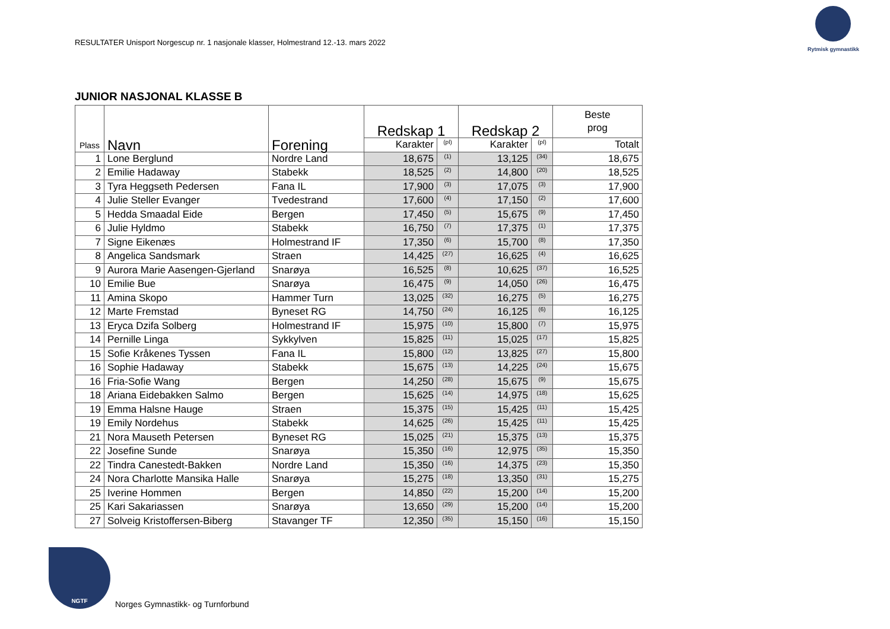RESULTATER Unisport Norgescup nr. 1 nasjonale klasser, Holmestrand 12.-13. mars 2022
Rytmisk gymnastikk
JUNIOR NASJONAL KLASSE B
| Plass | Navn | Forening | Redskap 1 | | Redskap 2 | | Beste prog |
| --- | --- | --- | --- | --- | --- | --- | --- |
| | | | Karakter | (pl) | Karakter | (pl) | Totalt |
| 1 | Lone Berglund | Nordre Land | 18,675 | (1) | 13,125 | (34) | 18,675 |
| 2 | Emilie Hadaway | Stabekk | 18,525 | (2) | 14,800 | (20) | 18,525 |
| 3 | Tyra Heggseth Pedersen | Fana IL | 17,900 | (3) | 17,075 | (3) | 17,900 |
| 4 | Julie Steller Evanger | Tvedestrand | 17,600 | (4) | 17,150 | (2) | 17,600 |
| 5 | Hedda Smaadal Eide | Bergen | 17,450 | (5) | 15,675 | (9) | 17,450 |
| 6 | Julie Hyldmo | Stabekk | 16,750 | (7) | 17,375 | (1) | 17,375 |
| 7 | Signe Eikenæs | Holmestrand IF | 17,350 | (6) | 15,700 | (8) | 17,350 |
| 8 | Angelica Sandsmark | Straen | 14,425 | (27) | 16,625 | (4) | 16,625 |
| 9 | Aurora Marie Aasengen-Gjerland | Snarøya | 16,525 | (8) | 10,625 | (37) | 16,525 |
| 10 | Emilie Bue | Snarøya | 16,475 | (9) | 14,050 | (26) | 16,475 |
| 11 | Amina Skopo | Hammer Turn | 13,025 | (32) | 16,275 | (5) | 16,275 |
| 12 | Marte Fremstad | Byneset RG | 14,750 | (24) | 16,125 | (6) | 16,125 |
| 13 | Eryca Dzifa Solberg | Holmestrand IF | 15,975 | (10) | 15,800 | (7) | 15,975 |
| 14 | Pernille Linga | Sykkylven | 15,825 | (11) | 15,025 | (17) | 15,825 |
| 15 | Sofie Kråkenes Tyssen | Fana IL | 15,800 | (12) | 13,825 | (27) | 15,800 |
| 16 | Sophie Hadaway | Stabekk | 15,675 | (13) | 14,225 | (24) | 15,675 |
| 16 | Fria-Sofie Wang | Bergen | 14,250 | (28) | 15,675 | (9) | 15,675 |
| 18 | Ariana Eidebakken Salmo | Bergen | 15,625 | (14) | 14,975 | (18) | 15,625 |
| 19 | Emma Halsne Hauge | Straen | 15,375 | (15) | 15,425 | (11) | 15,425 |
| 19 | Emily Nordehus | Stabekk | 14,625 | (26) | 15,425 | (11) | 15,425 |
| 21 | Nora Mauseth Petersen | Byneset RG | 15,025 | (21) | 15,375 | (13) | 15,375 |
| 22 | Josefine Sunde | Snarøya | 15,350 | (16) | 12,975 | (35) | 15,350 |
| 22 | Tindra Canestedt-Bakken | Nordre Land | 15,350 | (16) | 14,375 | (23) | 15,350 |
| 24 | Nora Charlotte Mansika Halle | Snarøya | 15,275 | (18) | 13,350 | (31) | 15,275 |
| 25 | Iverine Hommen | Bergen | 14,850 | (22) | 15,200 | (14) | 15,200 |
| 25 | Kari Sakariassen | Snarøya | 13,650 | (29) | 15,200 | (14) | 15,200 |
| 27 | Solveig Kristoffersen-Biberg | Stavanger TF | 12,350 | (35) | 15,150 | (16) | 15,150 |
NGTF
Norges Gymnastikk- og Turnforbund